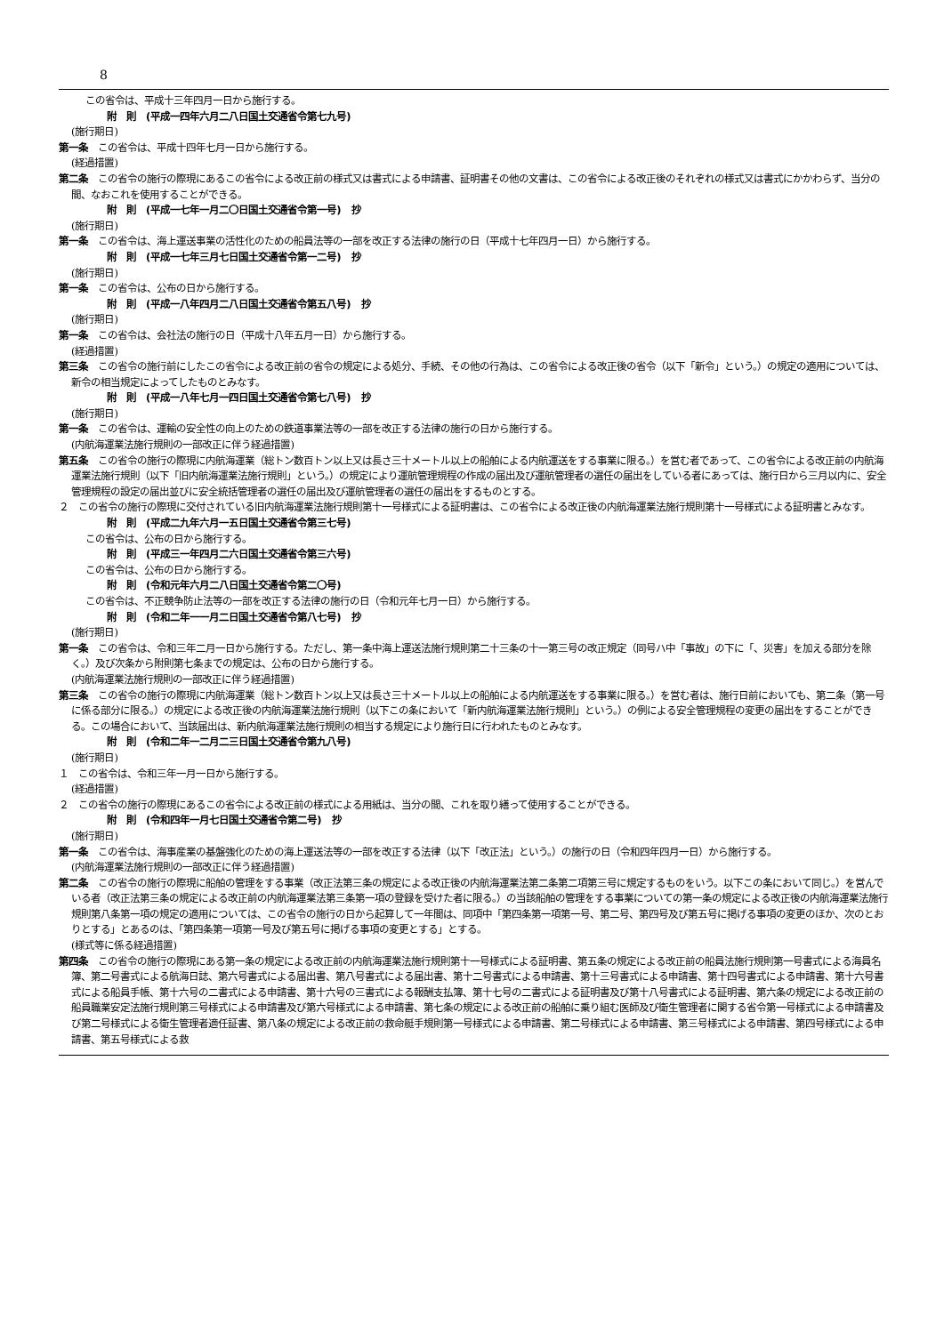8
この省令は、平成十三年四月一日から施行する。
附　則　(平成一四年六月二八日国土交通省令第七九号)
(施行期日)
第一条　この省令は、平成十四年七月一日から施行する。
(経過措置)
第二条　この省令の施行の際現にあるこの省令による改正前の様式又は書式による申請書、証明書その他の文書は、この省令による改正後のそれぞれの様式又は書式にかかわらず、当分の間、なおこれを使用することができる。
附　則　(平成一七年一月二〇日国土交通省令第一号)　抄
(施行期日)
第一条　この省令は、海上運送事業の活性化のための船員法等の一部を改正する法律の施行の日（平成十七年四月一日）から施行する。
附　則　(平成一七年三月七日国土交通省令第一二号)　抄
(施行期日)
第一条　この省令は、公布の日から施行する。
附　則　(平成一八年四月二八日国土交通省令第五八号)　抄
(施行期日)
第一条　この省令は、会社法の施行の日（平成十八年五月一日）から施行する。
(経過措置)
第三条　この省令の施行前にしたこの省令による改正前の省令の規定による処分、手続、その他の行為は、この省令による改正後の省令（以下「新令」という。）の規定の適用については、新令の相当規定によってしたものとみなす。
附　則　(平成一八年七月一四日国土交通省令第七八号)　抄
(施行期日)
第一条　この省令は、運輸の安全性の向上のための鉄道事業法等の一部を改正する法律の施行の日から施行する。
(内航海運業法施行規則の一部改正に伴う経過措置)
第五条　この省令の施行の際現に内航海運業（総トン数百トン以上又は長さ三十メートル以上の船舶による内航運送をする事業に限る。）を営む者であって、この省令による改正前の内航海運業法施行規則（以下「旧内航海運業法施行規則」という。）の規定により運航管理規程の作成の届出及び運航管理者の選任の届出をしている者にあっては、施行日から三月以内に、安全管理規程の設定の届出並びに安全統括管理者の選任の届出及び運航管理者の選任の届出をするものとする。
２　この省令の施行の際現に交付されている旧内航海運業法施行規則第十一号様式による証明書は、この省令による改正後の内航海運業法施行規則第十一号様式による証明書とみなす。
附　則　(平成二九年六月一五日国土交通省令第三七号)
この省令は、公布の日から施行する。
附　則　(平成三一年四月二六日国土交通省令第三六号)
この省令は、公布の日から施行する。
附　則　(令和元年六月二八日国土交通省令第二〇号)
この省令は、不正競争防止法等の一部を改正する法律の施行の日（令和元年七月一日）から施行する。
附　則　(令和二年一一月二日国土交通省令第八七号)　抄
(施行期日)
第一条　この省令は、令和三年二月一日から施行する。ただし、第一条中海上運送法施行規則第二十三条の十一第三号の改正規定（同号ハ中「事故」の下に「、災害」を加える部分を除く。）及び次条から附則第七条までの規定は、公布の日から施行する。
(内航海運業法施行規則の一部改正に伴う経過措置)
第三条　この省令の施行の際現に内航海運業（総トン数百トン以上又は長さ三十メートル以上の船舶による内航運送をする事業に限る。）を営む者は、施行日前においても、第二条（第一号に係る部分に限る。）の規定による改正後の内航海運業法施行規則（以下この条において「新内航海運業法施行規則」という。）の例による安全管理規程の変更の届出をすることができる。この場合において、当該届出は、新内航海運業法施行規則の相当する規定により施行日に行われたものとみなす。
附　則　(令和二年一二月二三日国土交通省令第九八号)
(施行期日)
１　この省令は、令和三年一月一日から施行する。
(経過措置)
２　この省令の施行の際現にあるこの省令による改正前の様式による用紙は、当分の間、これを取り繕って使用することができる。
附　則　(令和四年一月七日国土交通省令第二号)　抄
(施行期日)
第一条　この省令は、海事産業の基盤強化のための海上運送法等の一部を改正する法律（以下「改正法」という。）の施行の日（令和四年四月一日）から施行する。
(内航海運業法施行規則の一部改正に伴う経過措置)
第二条　この省令の施行の際現に船舶の管理をする事業（改正法第三条の規定による改正後の内航海運業法第二条第二項第三号に規定するものをいう。以下この条において同じ。）を営んでいる者（改正法第三条の規定による改正前の内航海運業法第三条第一項の登録を受けた者に限る。）の当該船舶の管理をする事業についての第一条の規定による改正後の内航海運業法施行規則第八条第一項の規定の適用については、この省令の施行の日から起算して一年間は、同項中「第四条第一項第一号、第二号、第四号及び第五号に掲げる事項の変更のほか、次のとおりとする」とあるのは、「第四条第一項第一号及び第五号に掲げる事項の変更とする」とする。
(様式等に係る経過措置)
第四条　この省令の施行の際現にある第一条の規定による改正前の内航海運業法施行規則第十一号様式による証明書、第五条の規定による改正前の船員法施行規則第一号書式による海員名簿、第二号書式による航海日誌、第六号書式による届出書、第八号書式による届出書、第十二号書式による申請書、第十三号書式による申請書、第十四号書式による申請書、第十六号書式による船員手帳、第十六号の二書式による申請書、第十六号の三書式による報酬支払簿、第十七号の二書式による証明書及び第十八号書式による証明書、第六条の規定による改正前の船員職業安定法施行規則第三号様式による申請書及び第六号様式による申請書、第七条の規定による改正前の船舶に乗り組む医師及び衛生管理者に関する省令第一号様式による申請書及び第二号様式による衛生管理者適任証書、第八条の規定による改正前の救命艇手規則第一号様式による申請書、第二号様式による申請書、第三号様式による申請書、第四号様式による申請書、第五号様式による救